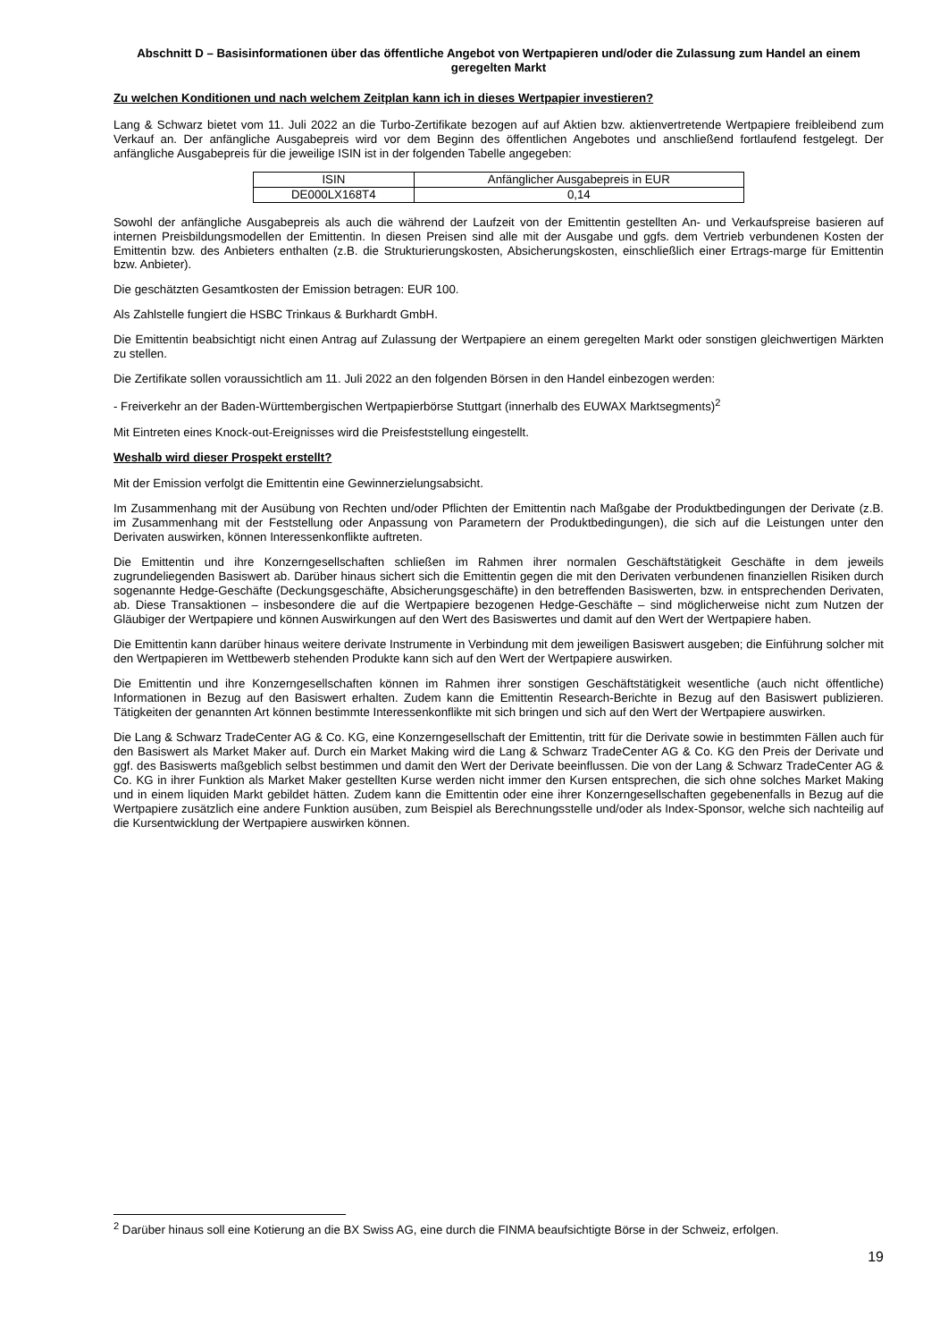Abschnitt D – Basisinformationen über das öffentliche Angebot von Wertpapieren und/oder die Zulassung zum Handel an einem geregelten Markt
Zu welchen Konditionen und nach welchem Zeitplan kann ich in dieses Wertpapier investieren?
Lang & Schwarz bietet vom 11. Juli 2022 an die Turbo-Zertifikate bezogen auf auf Aktien bzw. aktienvertretende Wertpapiere freibleibend zum Verkauf an. Der anfängliche Ausgabepreis wird vor dem Beginn des öffentlichen Angebotes und anschließend fortlaufend festgelegt. Der anfängliche Ausgabepreis für die jeweilige ISIN ist in der folgenden Tabelle angegeben:
| ISIN | Anfänglicher Ausgabepreis in EUR |
| --- | --- |
| DE000LX168T4 | 0,14 |
Sowohl der anfängliche Ausgabepreis als auch die während der Laufzeit von der Emittentin gestellten An- und Verkaufspreise basieren auf internen Preisbildungsmodellen der Emittentin. In diesen Preisen sind alle mit der Ausgabe und ggfs. dem Vertrieb verbundenen Kosten der Emittentin bzw. des Anbieters enthalten (z.B. die Strukturierungskosten, Absicherungskosten, einschließlich einer Ertrags-marge für Emittentin bzw. Anbieter).
Die geschätzten Gesamtkosten der Emission betragen: EUR 100.
Als Zahlstelle fungiert die HSBC Trinkaus & Burkhardt GmbH.
Die Emittentin beabsichtigt nicht einen Antrag auf Zulassung der Wertpapiere an einem geregelten Markt oder sonstigen gleichwertigen Märkten zu stellen.
Die Zertifikate sollen voraussichtlich am 11. Juli 2022 an den folgenden Börsen in den Handel einbezogen werden:
- Freiverkehr an der Baden-Württembergischen Wertpapierbörse Stuttgart (innerhalb des EUWAX Marktsegments)<sup>2</sup>
Mit Eintreten eines Knock-out-Ereignisses wird die Preisfeststellung eingestellt.
Weshalb wird dieser Prospekt erstellt?
Mit der Emission verfolgt die Emittentin eine Gewinnerzielungsabsicht.
Im Zusammenhang mit der Ausübung von Rechten und/oder Pflichten der Emittentin nach Maßgabe der Produktbedingungen der Derivate (z.B. im Zusammenhang mit der Feststellung oder Anpassung von Parametern der Produktbedingungen), die sich auf die Leistungen unter den Derivaten auswirken, können Interessenkonflikte auftreten.
Die Emittentin und ihre Konzerngesellschaften schließen im Rahmen ihrer normalen Geschäftstätigkeit Geschäfte in dem jeweils zugrundeliegenden Basiswert ab. Darüber hinaus sichert sich die Emittentin gegen die mit den Derivaten verbundenen finanziellen Risiken durch sogenannte Hedge-Geschäfte (Deckungsgeschäfte, Absicherungsgeschäfte) in den betreffenden Basiswerten, bzw. in entsprechenden Derivaten, ab. Diese Transaktionen – insbesondere die auf die Wertpapiere bezogenen Hedge-Geschäfte – sind möglicherweise nicht zum Nutzen der Gläubiger der Wertpapiere und können Auswirkungen auf den Wert des Basiswertes und damit auf den Wert der Wertpapiere haben.
Die Emittentin kann darüber hinaus weitere derivate Instrumente in Verbindung mit dem jeweiligen Basiswert ausgeben; die Einführung solcher mit den Wertpapieren im Wettbewerb stehenden Produkte kann sich auf den Wert der Wertpapiere auswirken.
Die Emittentin und ihre Konzerngesellschaften können im Rahmen ihrer sonstigen Geschäftstätigkeit wesentliche (auch nicht öffentliche) Informationen in Bezug auf den Basiswert erhalten. Zudem kann die Emittentin Research-Berichte in Bezug auf den Basiswert publizieren. Tätigkeiten der genannten Art können bestimmte Interessenkonflikte mit sich bringen und sich auf den Wert der Wertpapiere auswirken.
Die Lang & Schwarz TradeCenter AG & Co. KG, eine Konzerngesellschaft der Emittentin, tritt für die Derivate sowie in bestimmten Fällen auch für den Basiswert als Market Maker auf. Durch ein Market Making wird die Lang & Schwarz TradeCenter AG & Co. KG den Preis der Derivate und ggf. des Basiswerts maßgeblich selbst bestimmen und damit den Wert der Derivate beeinflussen. Die von der Lang & Schwarz TradeCenter AG & Co. KG in ihrer Funktion als Market Maker gestellten Kurse werden nicht immer den Kursen entsprechen, die sich ohne solches Market Making und in einem liquiden Markt gebildet hätten. Zudem kann die Emittentin oder eine ihrer Konzerngesellschaften gegebenenfalls in Bezug auf die Wertpapiere zusätzlich eine andere Funktion ausüben, zum Beispiel als Berechnungsstelle und/oder als Index-Sponsor, welche sich nachteilig auf die Kursentwicklung der Wertpapiere auswirken können.
<sup>2</sup> Darüber hinaus soll eine Kotierung an die BX Swiss AG, eine durch die FINMA beaufsichtigte Börse in der Schweiz, erfolgen.
19